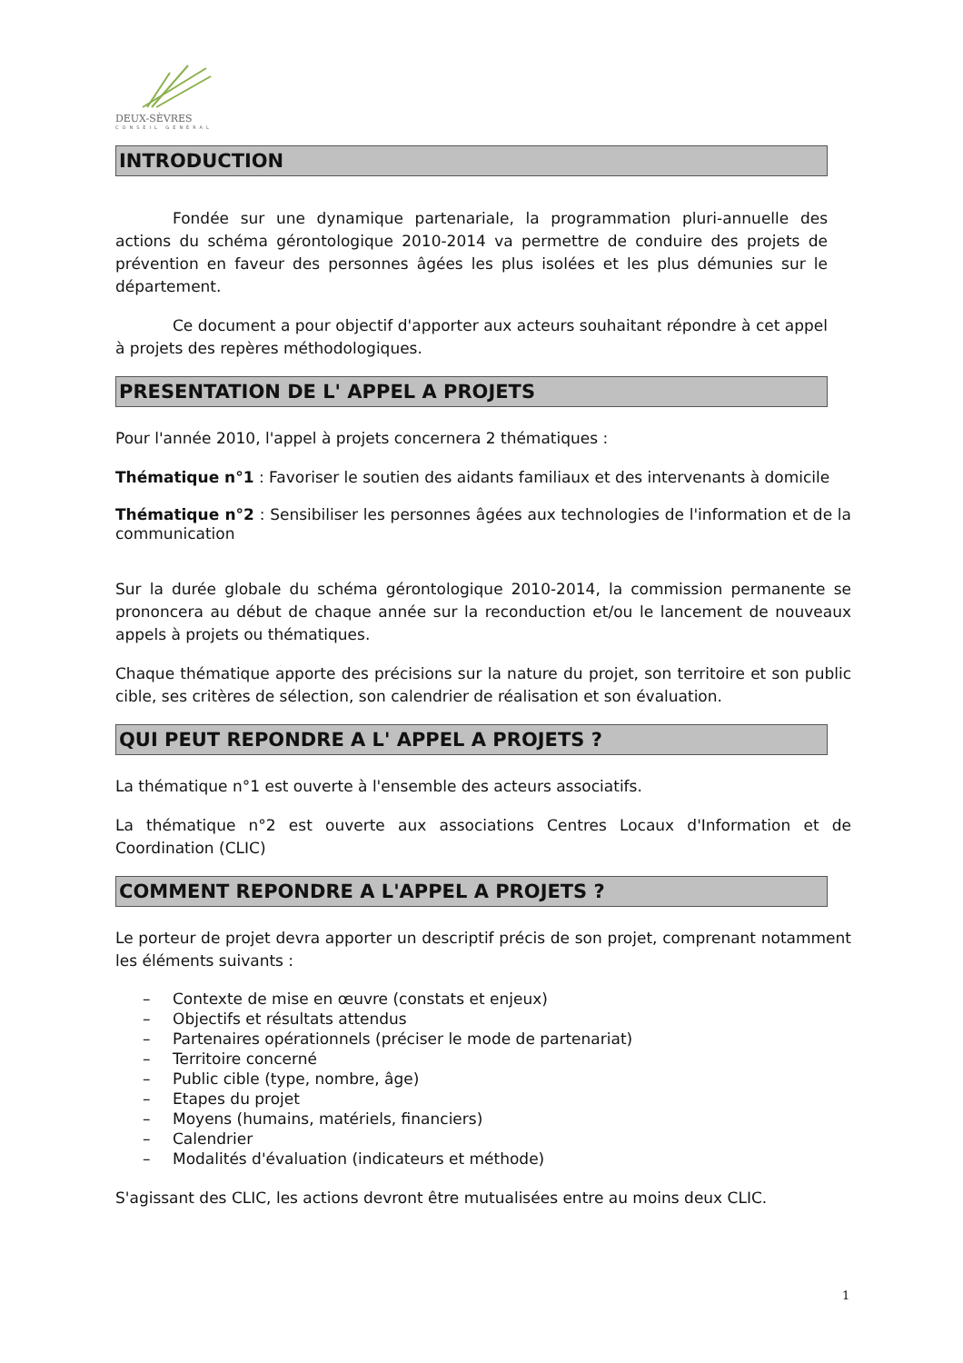DEUX-SÈVRES
CONSEIL GÉNÉRAL
INTRODUCTION
Fondée sur une dynamique partenariale, la programmation pluri-annuelle des actions du schéma gérontologique 2010-2014 va permettre de conduire des projets de prévention en faveur des personnes âgées les plus isolées et les plus démunies sur le département.
Ce document a pour objectif d'apporter aux acteurs souhaitant répondre à cet appel à projets des repères méthodologiques.
PRESENTATION DE L' APPEL A PROJETS
Pour l'année 2010, l'appel à projets concernera 2 thématiques :
Thématique n°1 : Favoriser le soutien des aidants familiaux et des intervenants à domicile
Thématique n°2 : Sensibiliser les personnes âgées aux technologies de l'information et de la communication
Sur la durée globale du schéma gérontologique 2010-2014, la commission permanente se prononcera au début de chaque année sur la reconduction et/ou le lancement de nouveaux appels à projets ou thématiques.
Chaque thématique apporte des précisions sur la nature du projet, son territoire et son public cible, ses critères de sélection, son calendrier de réalisation et son évaluation.
QUI PEUT REPONDRE A L' APPEL A PROJETS ?
La thématique n°1 est ouverte à l'ensemble des acteurs associatifs.
La thématique n°2 est ouverte aux associations Centres Locaux d'Information et de Coordination (CLIC)
COMMENT REPONDRE A L'APPEL A PROJETS ?
Le porteur de projet devra apporter un descriptif précis de son projet, comprenant notamment les éléments suivants :
– Contexte de mise en œuvre (constats et enjeux)
– Objectifs et résultats attendus
– Partenaires opérationnels (préciser le mode de partenariat)
– Territoire concerné
– Public cible (type, nombre, âge)
– Etapes du projet
– Moyens (humains, matériels, financiers)
– Calendrier
– Modalités d'évaluation (indicateurs et méthode)
S'agissant des CLIC, les actions devront être mutualisées entre au moins deux CLIC.
1